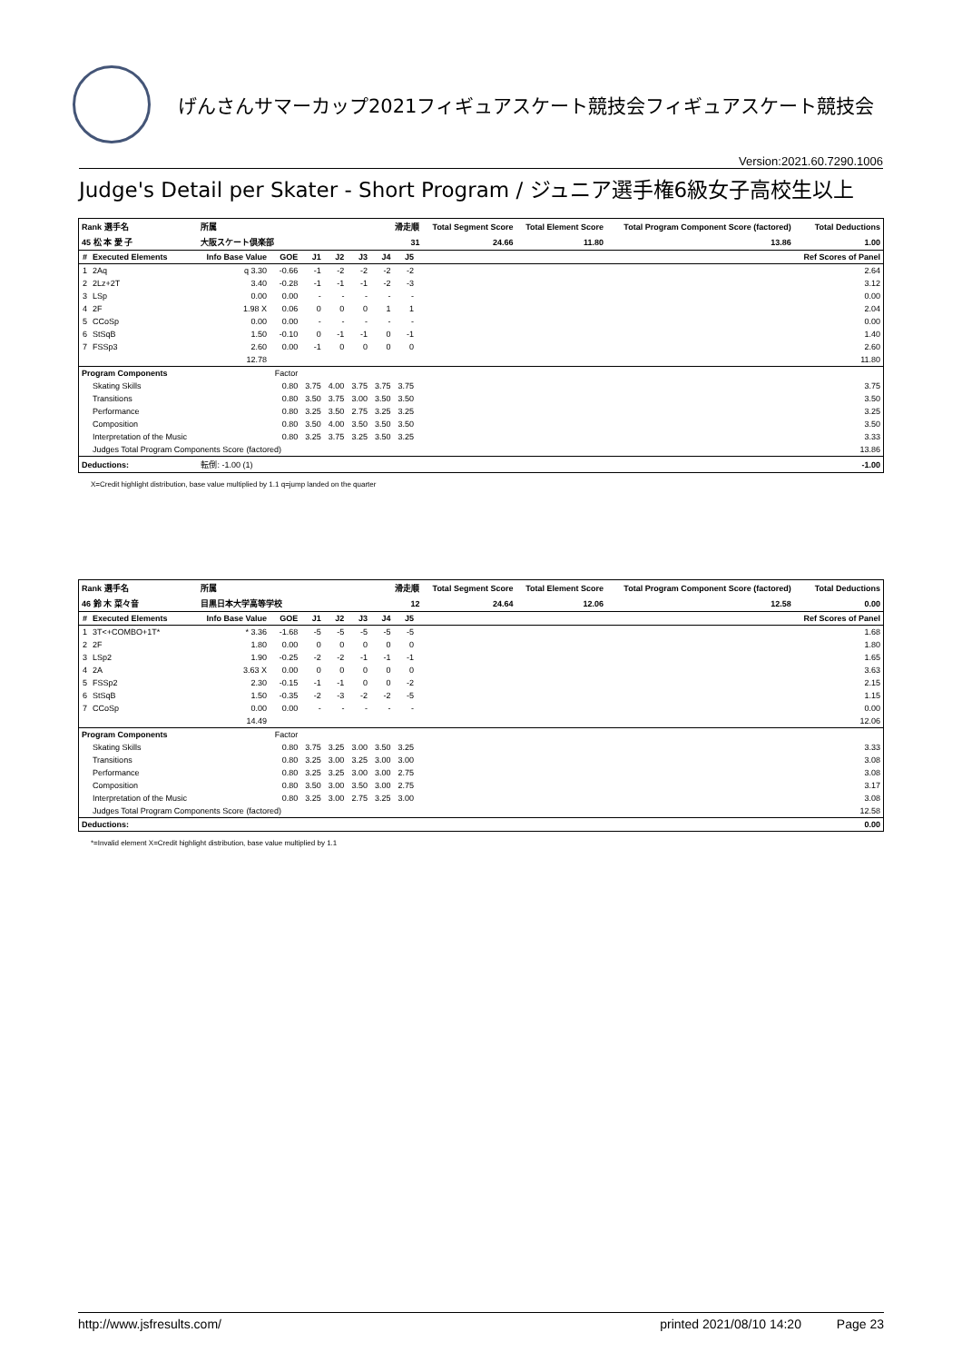げんさんサマーカップ2021フィギュアスケート競技会フィギュアスケート競技会
Version:2021.60.7290.1006
Judge's Detail per Skater - Short Program / ジュニア選手権6級女子高校生以上
| Rank 選手名 | | 所属 | | | 滑走順 | | | | | Total Segment Score | Total Element Score | Total Program Component Score (factored) | Total Deductions |
| --- | --- | --- | --- | --- | --- | --- | --- | --- | --- | --- | --- | --- | --- |
| 45 松 本 愛 子 | | 大阪スケート倶楽部 | | | 31 | | | | | 24.66 | 11.80 | 13.86 | 1.00 |
| # | Executed Elements | Info Base Value | GOE | J1 | J2 | J3 | J4 | J5 | | | | | Ref Scores of Panel |
| 1 | 2Aq | q 3.30 | -0.66 | -1 | -2 | -2 | -2 | -2 | | | | | 2.64 |
| 2 | 2Lz+2T | 3.40 | -0.28 | -1 | -1 | -1 | -2 | -3 | | | | | 3.12 |
| 3 | LSp | 0.00 | 0.00 | - | - | - | - | - | | | | | 0.00 |
| 4 | 2F | 1.98 X | 0.06 | 0 | 0 | 0 | 1 | 1 | | | | | 2.04 |
| 5 | CCoSp | 0.00 | 0.00 | - | - | - | - | - | | | | | 0.00 |
| 6 | StSqB | 1.50 | -0.10 | 0 | -1 | -1 | 0 | -1 | | | | | 1.40 |
| 7 | FSSp3 | 2.60 | 0.00 | -1 | 0 | 0 | 0 | 0 | | | | | 2.60 |
| | | 12.78 | | | | | | | | | | | 11.80 |
| Program Components | | | Factor | | | | | | | | | | |
| | Skating Skills | | 0.80 | 3.75 | 4.00 | 3.75 | 3.75 | 3.75 | | | | | 3.75 |
| | Transitions | | 0.80 | 3.50 | 3.75 | 3.00 | 3.50 | 3.50 | | | | | 3.50 |
| | Performance | | 0.80 | 3.25 | 3.50 | 2.75 | 3.25 | 3.25 | | | | | 3.25 |
| | Composition | | 0.80 | 3.50 | 4.00 | 3.50 | 3.50 | 3.50 | | | | | 3.50 |
| | Interpretation of the Music | | 0.80 | 3.25 | 3.75 | 3.25 | 3.50 | 3.25 | | | | | 3.33 |
| | Judges Total Program Components Score (factored) | | | | | | | | | | | | 13.86 |
| Deductions: | | 転倒: -1.00 (1) | | | | | | | | | | | -1.00 |
X=Credit highlight distribution, base value multiplied by 1.1 q=jump landed on the quarter
| Rank 選手名 | | 所属 | | | 滑走順 | | | | | Total Segment Score | Total Element Score | Total Program Component Score (factored) | Total Deductions |
| --- | --- | --- | --- | --- | --- | --- | --- | --- | --- | --- | --- | --- | --- |
| 46 鈴 木 菜々音 | | 目黒日本大学高等学校 | | | 12 | | | | | 24.64 | 12.06 | 12.58 | 0.00 |
| # | Executed Elements | Info Base Value | GOE | J1 | J2 | J3 | J4 | J5 | | | | | Ref Scores of Panel |
| 1 | 3T<+COMBO+1T* | * 3.36 | -1.68 | -5 | -5 | -5 | -5 | -5 | | | | | 1.68 |
| 2 | 2F | 1.80 | 0.00 | 0 | 0 | 0 | 0 | 0 | | | | | 1.80 |
| 3 | LSp2 | 1.90 | -0.25 | -2 | -2 | -1 | -1 | -1 | | | | | 1.65 |
| 4 | 2A | 3.63 X | 0.00 | 0 | 0 | 0 | 0 | 0 | | | | | 3.63 |
| 5 | FSSp2 | 2.30 | -0.15 | -1 | -1 | 0 | 0 | -2 | | | | | 2.15 |
| 6 | StSqB | 1.50 | -0.35 | -2 | -3 | -2 | -2 | -5 | | | | | 1.15 |
| 7 | CCoSp | 0.00 | 0.00 | - | - | - | - | - | | | | | 0.00 |
| | | 14.49 | | | | | | | | | | | 12.06 |
| Program Components | | | Factor | | | | | | | | | | |
| | Skating Skills | | 0.80 | 3.75 | 3.25 | 3.00 | 3.50 | 3.25 | | | | | 3.33 |
| | Transitions | | 0.80 | 3.25 | 3.00 | 3.25 | 3.00 | 3.00 | | | | | 3.08 |
| | Performance | | 0.80 | 3.25 | 3.25 | 3.00 | 3.00 | 2.75 | | | | | 3.08 |
| | Composition | | 0.80 | 3.50 | 3.00 | 3.50 | 3.00 | 2.75 | | | | | 3.17 |
| | Interpretation of the Music | | 0.80 | 3.25 | 3.00 | 2.75 | 3.25 | 3.00 | | | | | 3.08 |
| | Judges Total Program Components Score (factored) | | | | | | | | | | | | 12.58 |
| Deductions: | | | | | | | | | | | | | 0.00 |
*=Invalid element X=Credit highlight distribution, base value multiplied by 1.1
http://www.jsfresults.com/ printed 2021/08/10 14:20 Page 23